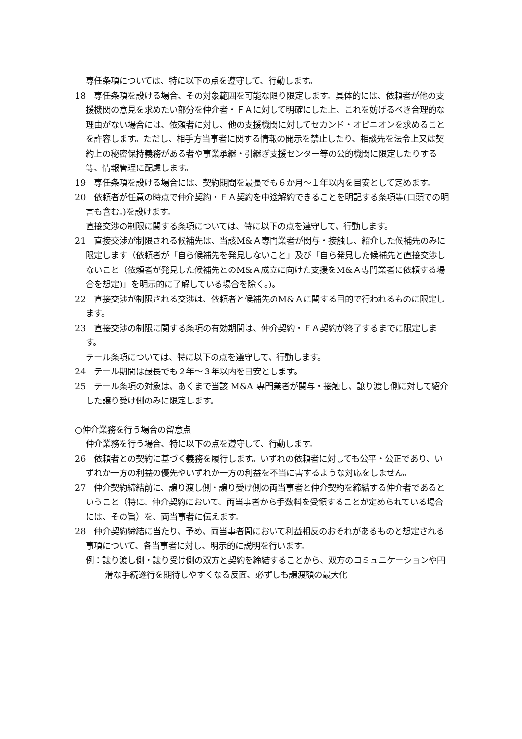専任条項については、特に以下の点を遵守して、行動します。
18　専任条項を設ける場合、その対象範囲を可能な限り限定します。具体的には、依頼者が他の支援機関の意見を求めたい部分を仲介者・ＦＡに対して明確にした上、これを妨げるべき合理的な理由がない場合には、依頼者に対し、他の支援機関に対してセカンド・オピニオンを求めることを許容します。ただし、相手方当事者に関する情報の開示を禁止したり、相談先を法令上又は契約上の秘密保持義務がある者や事業承継・引継ぎ支援センター等の公的機関に限定したりする等、情報管理に配慮します。
19　専任条項を設ける場合には、契約期間を最長でも６か月～１年以内を目安として定めます。
20　依頼者が任意の時点で仲介契約・ＦＡ契約を中途解約できることを明記する条項等(口頭での明言も含む。)を設けます。
直接交渉の制限に関する条項については、特に以下の点を遵守して、行動します。
21　直接交渉が制限される候補先は、当該M&Ａ専門業者が関与・接触し、紹介した候補先のみに限定します（依頼者が「自ら候補先を発見しないこと」及び「自ら発見した候補先と直接交渉しないこと（依頼者が発見した候補先とのM&Ａ成立に向けた支援をM&Ａ専門業者に依頼する場合を想定)」を明示的に了解している場合を除く。)。
22　直接交渉が制限される交渉は、依頼者と候補先のM&Ａに関する目的で行われるものに限定します。
23　直接交渉の制限に関する条項の有効期間は、仲介契約・ＦＡ契約が終了するまでに限定します。
テール条項については、特に以下の点を遵守して、行動します。
24　テール期間は最長でも２年～３年以内を目安とします。
25　テール条項の対象は、あくまで当該 M&A 専門業者が関与・接触し、譲り渡し側に対して紹介した譲り受け側のみに限定します。
○仲介業務を行う場合の留意点
仲介業務を行う場合、特に以下の点を遵守して、行動します。
26　依頼者との契約に基づく義務を履行します。いずれの依頼者に対しても公平・公正であり、いずれか一方の利益の優先やいずれか一方の利益を不当に害するような対応をしません。
27　仲介契約締結前に、譲り渡し側・譲り受け側の両当事者と仲介契約を締結する仲介者であるということ（特に、仲介契約において、両当事者から手数料を受領することが定められている場合には、その旨）を、両当事者に伝えます。
28　仲介契約締結に当たり、予め、両当事者間において利益相反のおそれがあるものと想定される事項について、各当事者に対し、明示的に説明を行います。
例：譲り渡し側・譲り受け側の双方と契約を締結することから、双方のコミュニケーションや円滑な手続遂行を期待しやすくなる反面、必ずしも譲渡額の最大化